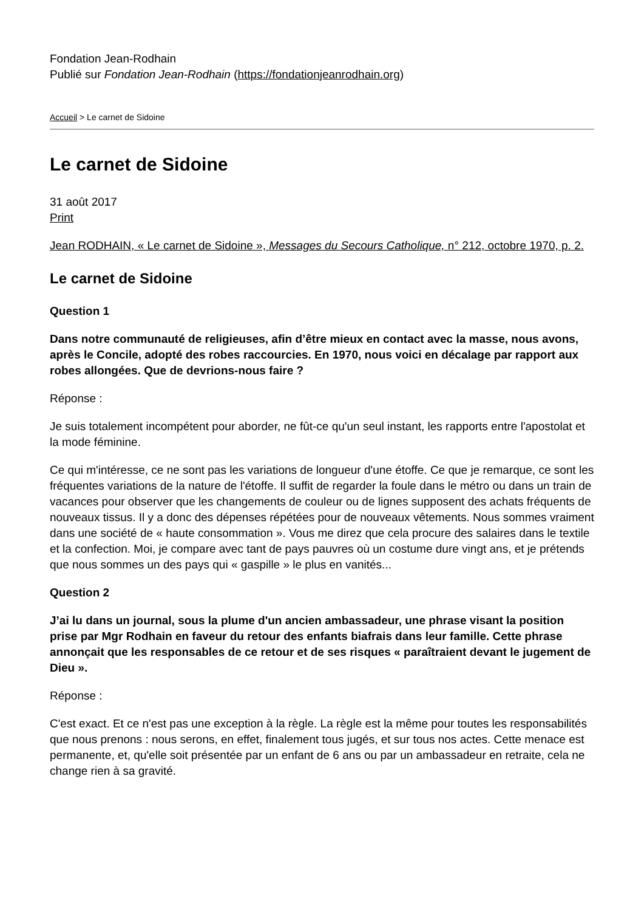Fondation Jean-Rodhain
Publié sur Fondation Jean-Rodhain (https://fondationjeanrodhain.org)
Accueil > Le carnet de Sidoine
Le carnet de Sidoine
31 août 2017
Print
Jean RODHAIN, « Le carnet de Sidoine », Messages du Secours Catholique, n° 212, octobre 1970, p. 2.
Le carnet de Sidoine
Question 1
Dans notre communauté de religieuses, afin d’être mieux en contact avec la masse, nous avons, après le Concile, adopté des robes raccourcies. En 1970, nous voici en décalage par rapport aux robes allongées. Que de devrions-nous faire ?
Réponse :
Je suis totalement incompétent pour aborder, ne fût-ce qu'un seul instant, les rapports entre l'apostolat et la mode féminine.
Ce qui m'intéresse, ce ne sont pas les variations de longueur d'une étoffe. Ce que je remarque, ce sont les fréquentes variations de la nature de l'étoffe. Il suffit de regarder la foule dans le métro ou dans un train de vacances pour observer que les changements de couleur ou de lignes supposent des achats fréquents de nouveaux tissus. Il y a donc des dépenses répétées pour de nouveaux vêtements. Nous sommes vraiment dans une société de « haute consommation ». Vous me direz que cela procure des salaires dans le textile et la confection. Moi, je compare avec tant de pays pauvres où un costume dure vingt ans, et je prétends que nous sommes un des pays qui « gaspille » le plus en vanités...
Question 2
J’ai lu dans un journal, sous la plume d'un ancien ambassadeur, une phrase visant la position prise par Mgr Rodhain en faveur du retour des enfants biafrais dans leur famille. Cette phrase annonçait que les responsables de ce retour et de ses risques « paraîtraient devant le jugement de Dieu ».
Réponse :
C'est exact. Et ce n'est pas une exception à la règle. La règle est la même pour toutes les responsabilités que nous prenons : nous serons, en effet, finalement tous jugés, et sur tous nos actes. Cette menace est permanente, et, qu'elle soit présentée par un enfant de 6 ans ou par un ambassadeur en retraite, cela ne change rien à sa gravité.